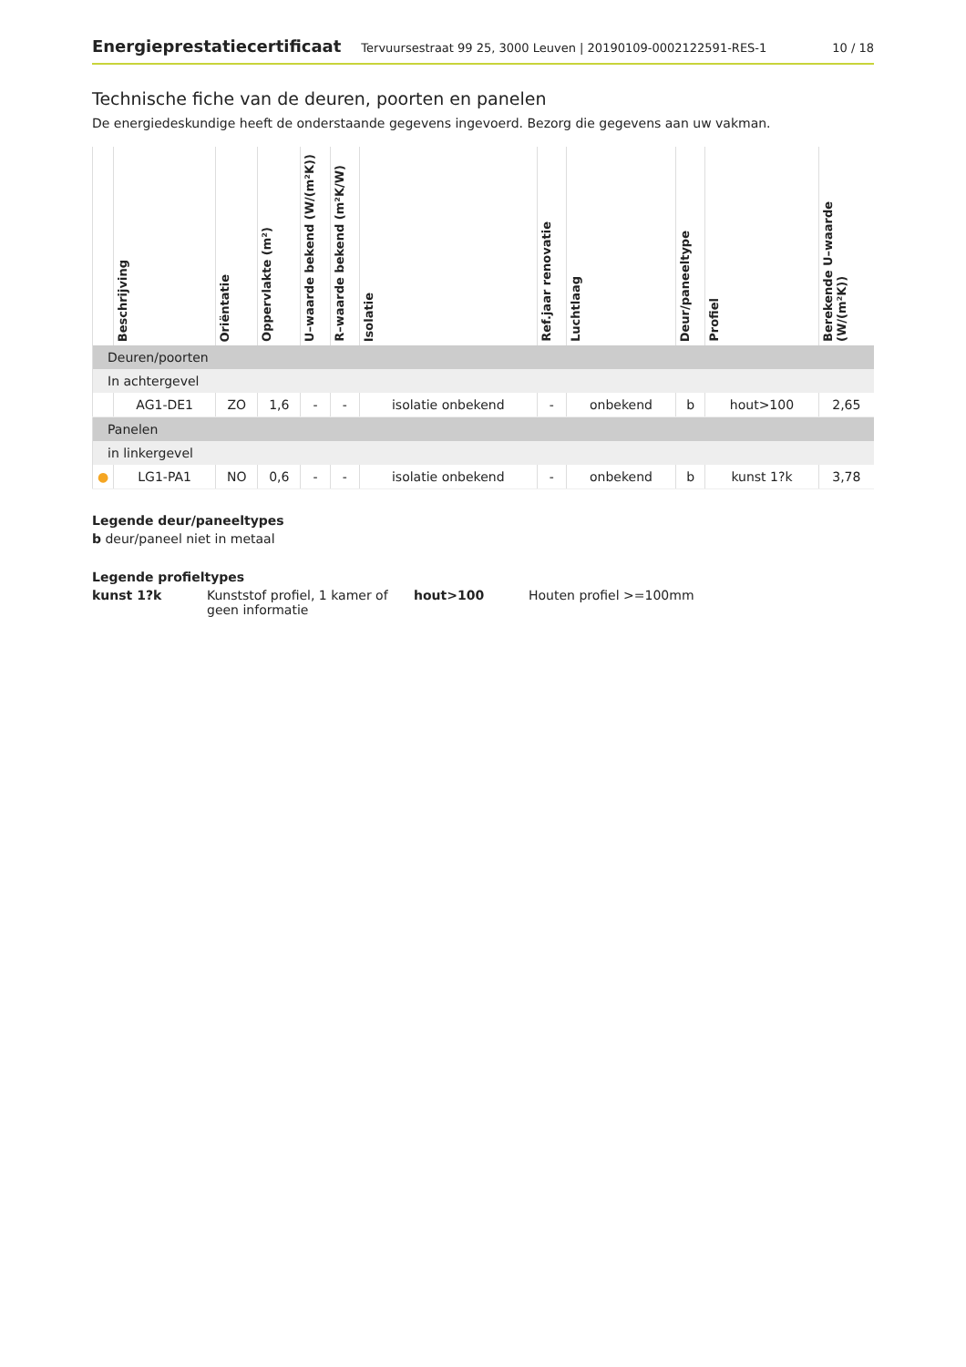Energieprestatiecertificaat Tervuursestraat 99 25, 3000 Leuven | 20190109-0002122591-RES-1 10 / 18
Technische fiche van de deuren, poorten en panelen
De energiedeskundige heeft de onderstaande gegevens ingevoerd. Bezorg die gegevens aan uw vakman.
| | Beschrijving | Oriëntatie | Oppervlakte (m²) | U–waarde bekend (W/(m²K)) | R–waarde bekend (m²K/W) | Isolatie | Ref.jaar renovatie | Luchtlaag | Deur/paneeltype | Profiel | Berekende U–waarde (W/(m²K)) |
| --- | --- | --- | --- | --- | --- | --- | --- | --- | --- | --- | --- |
| Deuren/poorten | | | | | | | | | | | |
| In achtergevel | | | | | | | | | | | |
| | AG1-DE1 | ZO | 1,6 | - | - | isolatie onbekend | - | onbekend | b | hout>100 | 2,65 |
| Panelen | | | | | | | | | | | |
| in linkergevel | | | | | | | | | | | |
| ● | LG1-PA1 | NO | 0,6 | - | - | isolatie onbekend | - | onbekend | b | kunst 1?k | 3,78 |
Legende deur/paneeltypes
b deur/paneel niet in metaal
Legende profieltypes
kunst 1?k Kunststof profiel, 1 kamer of geen informatie hout>100 Houten profiel >=100mm